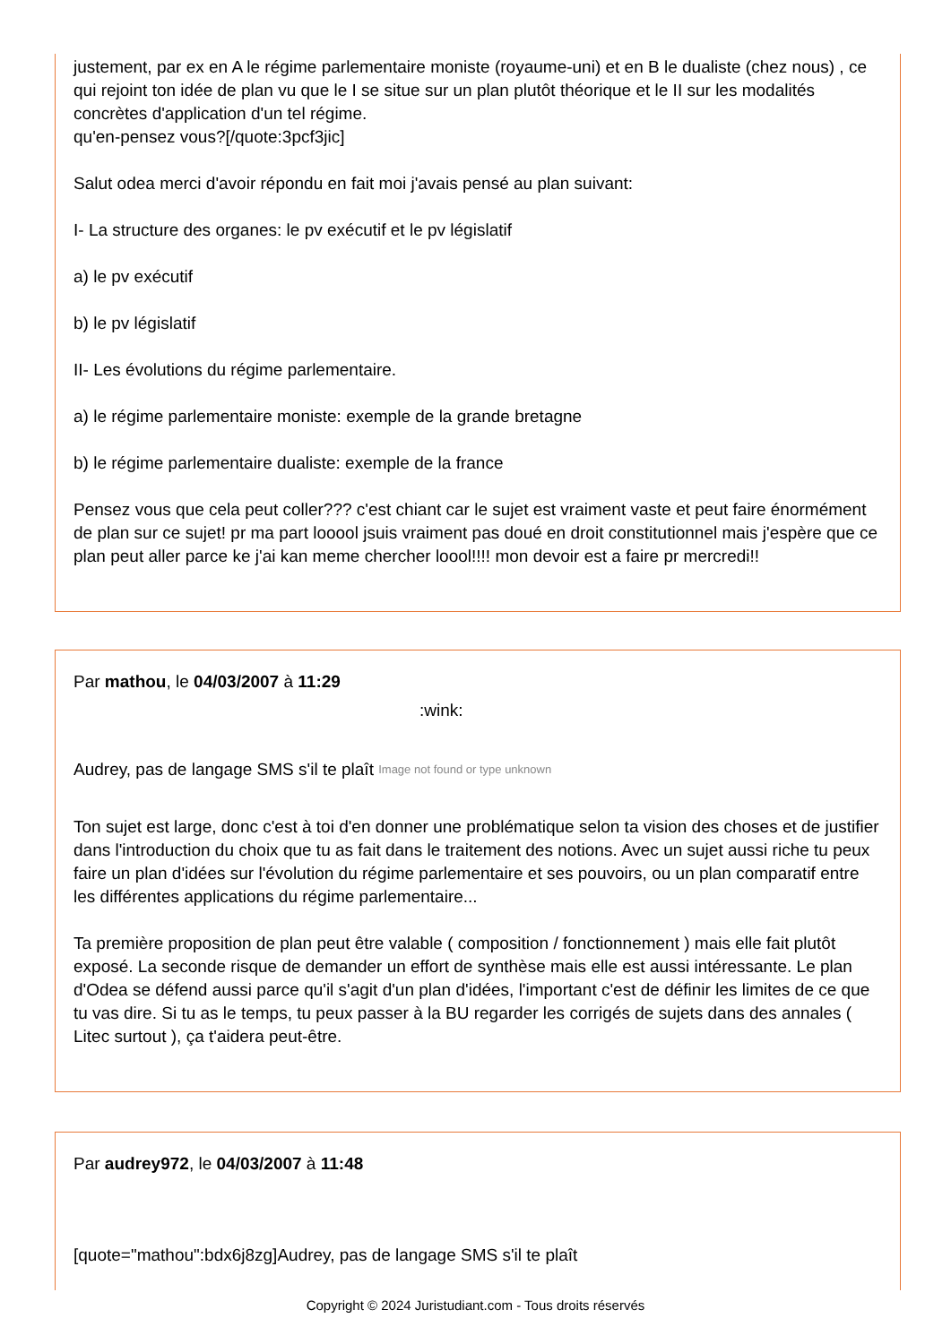justement, par ex en A le régime parlementaire moniste (royaume-uni) et en B le dualiste (chez nous) , ce qui rejoint ton idée de plan vu que le I se situe sur un plan plutôt théorique et le II sur les modalités concrètes d'application d'un tel régime.
qu'en-pensez vous?[/quote:3pcf3jic]
Salut odea merci d'avoir répondu en fait moi j'avais pensé au plan suivant:
I- La structure des organes: le pv exécutif et le pv législatif
a) le pv exécutif
b) le pv législatif
II- Les évolutions du régime parlementaire.
a) le régime parlementaire moniste: exemple de la grande bretagne
b) le régime parlementaire dualiste: exemple de la france
Pensez vous que cela peut coller??? c'est chiant car le sujet est vraiment vaste et peut faire énormément de plan sur ce sujet! pr ma part looool jsuis vraiment pas doué en droit constitutionnel mais j'espère que ce plan peut aller parce ke j'ai kan meme chercher loool!!!! mon devoir est a faire pr mercredi!!
Par mathou, le 04/03/2007 à 11:29
:wink:
Audrey, pas de langage SMS s'il te plaît Image not found or type unknown
Ton sujet est large, donc c'est à toi d'en donner une problématique selon ta vision des choses et de justifier dans l'introduction du choix que tu as fait dans le traitement des notions. Avec un sujet aussi riche tu peux faire un plan d'idées sur l'évolution du régime parlementaire et ses pouvoirs, ou un plan comparatif entre les différentes applications du régime parlementaire...
Ta première proposition de plan peut être valable ( composition / fonctionnement ) mais elle fait plutôt exposé. La seconde risque de demander un effort de synthèse mais elle est aussi intéressante. Le plan d'Odea se défend aussi parce qu'il s'agit d'un plan d'idées, l'important c'est de définir les limites de ce que tu vas dire. Si tu as le temps, tu peux passer à la BU regarder les corrigés de sujets dans des annales ( Litec surtout ), ça t'aidera peut-être.
Par audrey972, le 04/03/2007 à 11:48
[quote="mathou":bdx6j8zg]Audrey, pas de langage SMS s'il te plaît
Copyright © 2024 Juristudiant.com - Tous droits réservés